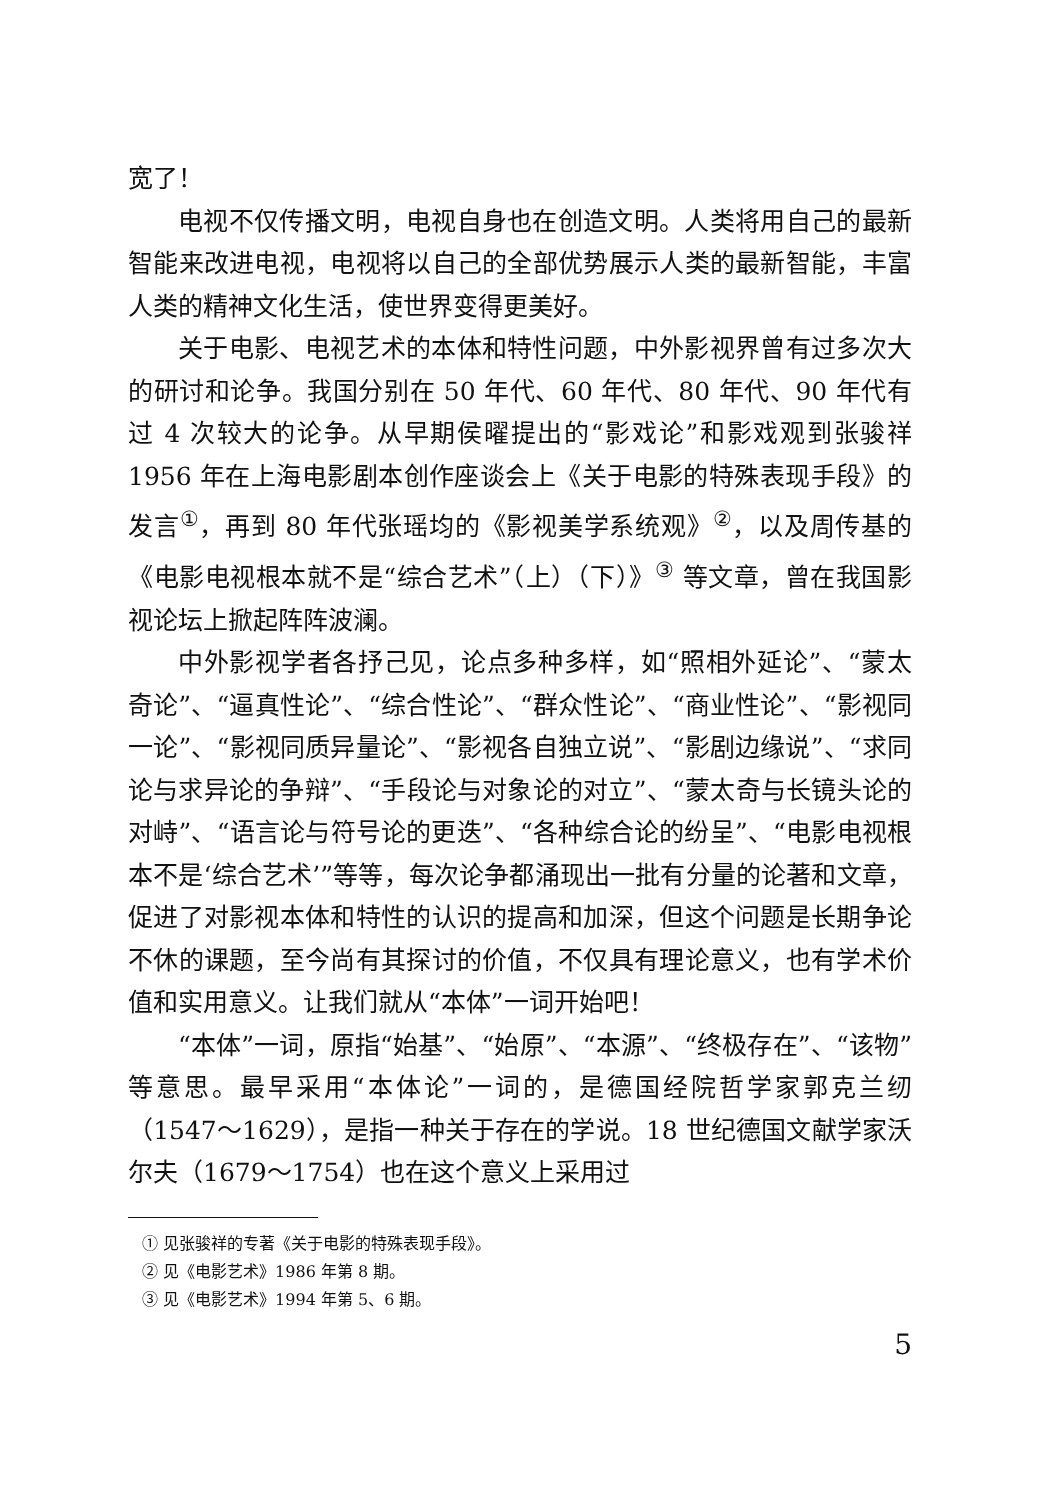宽了！
电视不仅传播文明，电视自身也在创造文明。人类将用自己的最新智能来改进电视，电视将以自己的全部优势展示人类的最新智能，丰富人类的精神文化生活，使世界变得更美好。
关于电影、电视艺术的本体和特性问题，中外影视界曾有过多次大的研讨和论争。我国分别在 50 年代、60 年代、80 年代、90 年代有过 4 次较大的论争。从早期侯曜提出的“影戏论”和影戏观到张骏祥 1956 年在上海电影剧本创作座谈会上《关于电影的特殊表现手段》的发言<sup>①</sup>，再到 80 年代张瑶均的《影视美学系统观》<sup>②</sup>，以及周传基的《电影电视根本就不是“综合艺术”（上）（下）》<sup>③</sup> 等文章，曾在我国影视论坛上掀起阵阵波澜。
中外影视学者各抒己见，论点多种多样，如“照相外延论”、“蒙太奇论”、“逼真性论”、“综合性论”、“群众性论”、“商业性论”、“影视同一论”、“影视同质异量论”、“影视各自独立说”、“影剧边缘说”、“求同论与求异论的争辩”、“手段论与对象论的对立”、“蒙太奇与长镜头论的对峙”、“语言论与符号论的更迭”、“各种综合论的纷呈”、“电影电视根本不是‘综合艺术’”等等，每次论争都涌现出一批有分量的论著和文章，促进了对影视本体和特性的认识的提高和加深，但这个问题是长期争论不休的课题，至今尚有其探讨的价值，不仅具有理论意义，也有学术价值和实用意义。让我们就从“本体”一词开始吧！
“本体”一词，原指“始基”、“始原”、“本源”、“终极存在”、“该物”等意思。最早采用“本体论”一词的，是德国经院哲学家郭克兰纫（1547～1629），是指一种关于存在的学说。18 世纪德国文献学家沃尔夫（1679～1754）也在这个意义上采用过
① 见张骏祥的专著《关于电影的特殊表现手段》。
② 见《电影艺术》1986 年第 8 期。
③ 见《电影艺术》1994 年第 5、6 期。
5